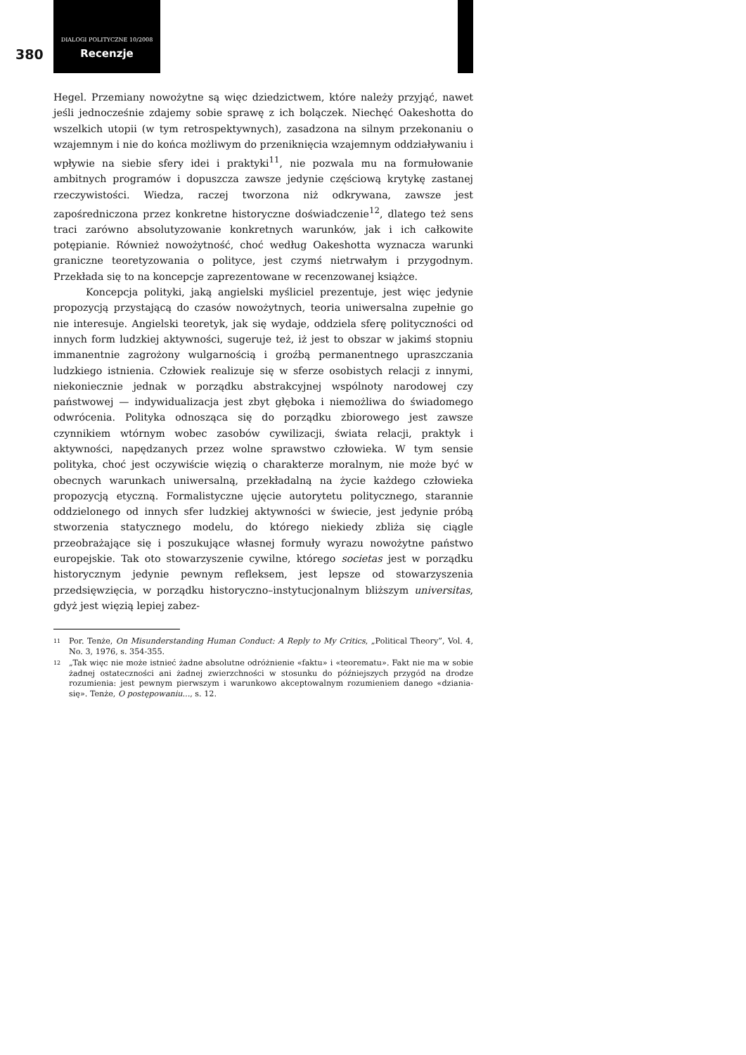380
DIALOGI POLITYCZNE 10/2008
Recenzje
Hegel. Przemiany nowożytne są więc dziedzictwem, które należy przyjąć, nawet jeśli jednocześnie zdajemy sobie sprawę z ich bolączek. Niechęć Oakeshotta do wszelkich utopii (w tym retrospektywnych), zasadzona na silnym przekonaniu o wzajemnym i nie do końca możliwym do przeniknięcia wzajemnym oddziaływaniu i wpływie na siebie sfery idei i praktyki<sup>11</sup>, nie pozwala mu na formułowanie ambitnych programów i dopuszcza zawsze jedynie częściową krytykę zastanej rzeczywistości. Wiedza, raczej tworzona niż odkrywana, zawsze jest zapośredniczona przez konkretne historyczne doświadczenie<sup>12</sup>, dlatego też sens traci zarówno absolutyzowanie konkretnych warunków, jak i ich całkowite potępianie. Również nowożytność, choć według Oakeshotta wyznacza warunki graniczne teoretyzowania o polityce, jest czymś nietrwałym i przygodnym. Przekłada się to na koncepcje zaprezentowane w recenzowanej książce.
Koncepcja polityki, jaką angielski myśliciel prezentuje, jest więc jedynie propozycją przystającą do czasów nowożytnych, teoria uniwersalna zupełnie go nie interesuje. Angielski teoretyk, jak się wydaje, oddziela sferę polityczności od innych form ludzkiej aktywności, sugeruje też, iż jest to obszar w jakimś stopniu immanentnie zagrożony wulgarnością i groźbą permanentnego upraszczania ludzkiego istnienia. Człowiek realizuje się w sferze osobistych relacji z innymi, niekoniecznie jednak w porządku abstrakcyjnej wspólnoty narodowej czy państwowej — indywidualizacja jest zbyt głęboka i niemożliwa do świadomego odwrócenia. Polityka odnosząca się do porządku zbiorowego jest zawsze czynnikiem wtórnym wobec zasobów cywilizacji, świata relacji, praktyk i aktywności, napędzanych przez wolne sprawstwo człowieka. W tym sensie polityka, choć jest oczywiście więzią o charakterze moralnym, nie może być w obecnych warunkach uniwersalną, przekładalną na życie każdego człowieka propozycją etyczną. Formalistyczne ujęcie autorytetu politycznego, starannie oddzielonego od innych sfer ludzkiej aktywności w świecie, jest jedynie próbą stworzenia statycznego modelu, do którego niekiedy zbliża się ciągle przeobrażające się i poszukujące własnej formuły wyrazu nowożytne państwo europejskie. Tak oto stowarzyszenie cywilne, którego societas jest w porządku historycznym jedynie pewnym refleksem, jest lepsze od stowarzyszenia przedsięwzięcia, w porządku historyczno–instytucjonalnym bliższym universitas, gdyż jest więzią lepiej zabez-
11 Por. Tenże, On Misunderstanding Human Conduct: A Reply to My Critics, „Political Theory”, Vol. 4, No. 3, 1976, s. 354-355.
12 „Tak więc nie może istnieć żadne absolutne odróżnienie «faktu» i «teorematu». Fakt nie ma w sobie żadnej ostateczności ani żadnej zwierzchności w stosunku do późniejszych przygód na drodze rozumienia: jest pewnym pierwszym i warunkowo akceptowalnym rozumieniem danego «dziania-się». Tenże, O postępowaniu..., s. 12.